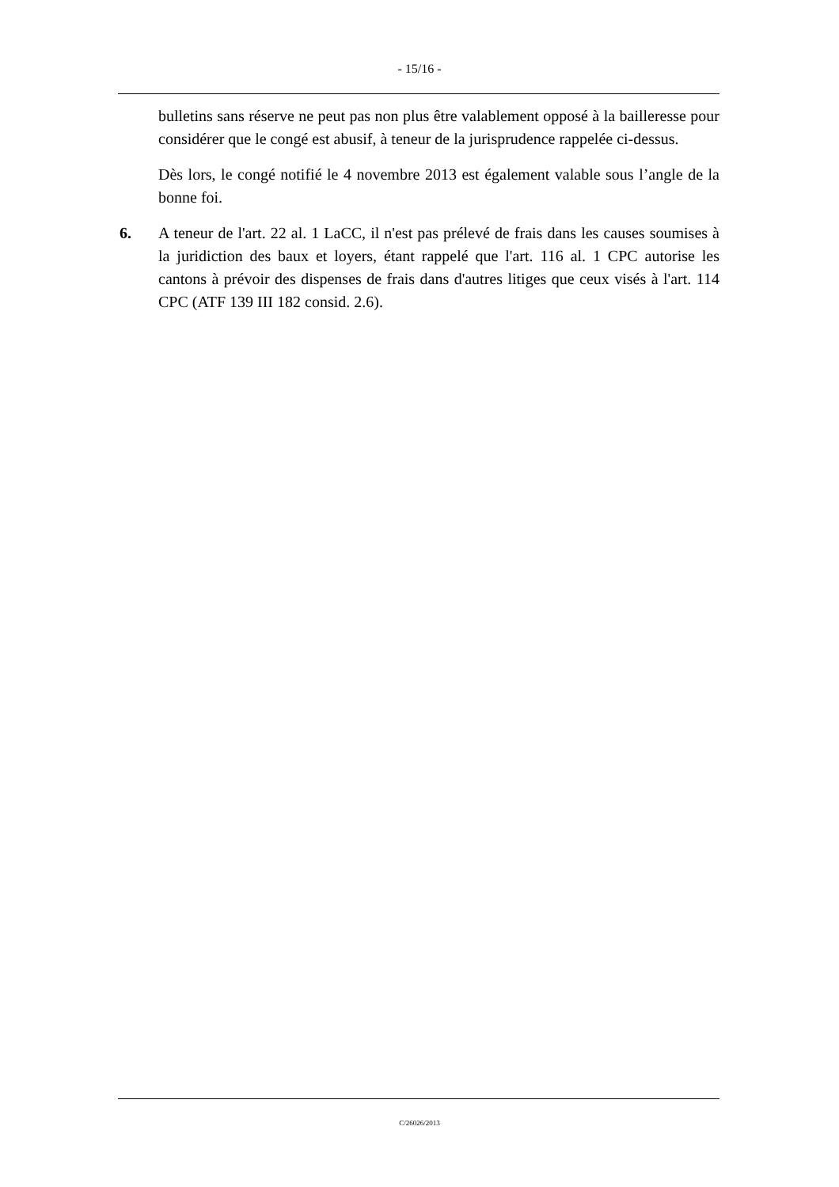- 15/16 -
bulletins sans réserve ne peut pas non plus être valablement opposé à la bailleresse pour considérer que le congé est abusif, à teneur de la jurisprudence rappelée ci-dessus.
Dès lors, le congé notifié le 4 novembre 2013 est également valable sous l’angle de la bonne foi.
6. A teneur de l'art. 22 al. 1 LaCC, il n'est pas prélevé de frais dans les causes soumises à la juridiction des baux et loyers, étant rappelé que l'art. 116 al. 1 CPC autorise les cantons à prévoir des dispenses de frais dans d'autres litiges que ceux visés à l'art. 114 CPC (ATF 139 III 182 consid. 2.6).
C/26026/2013